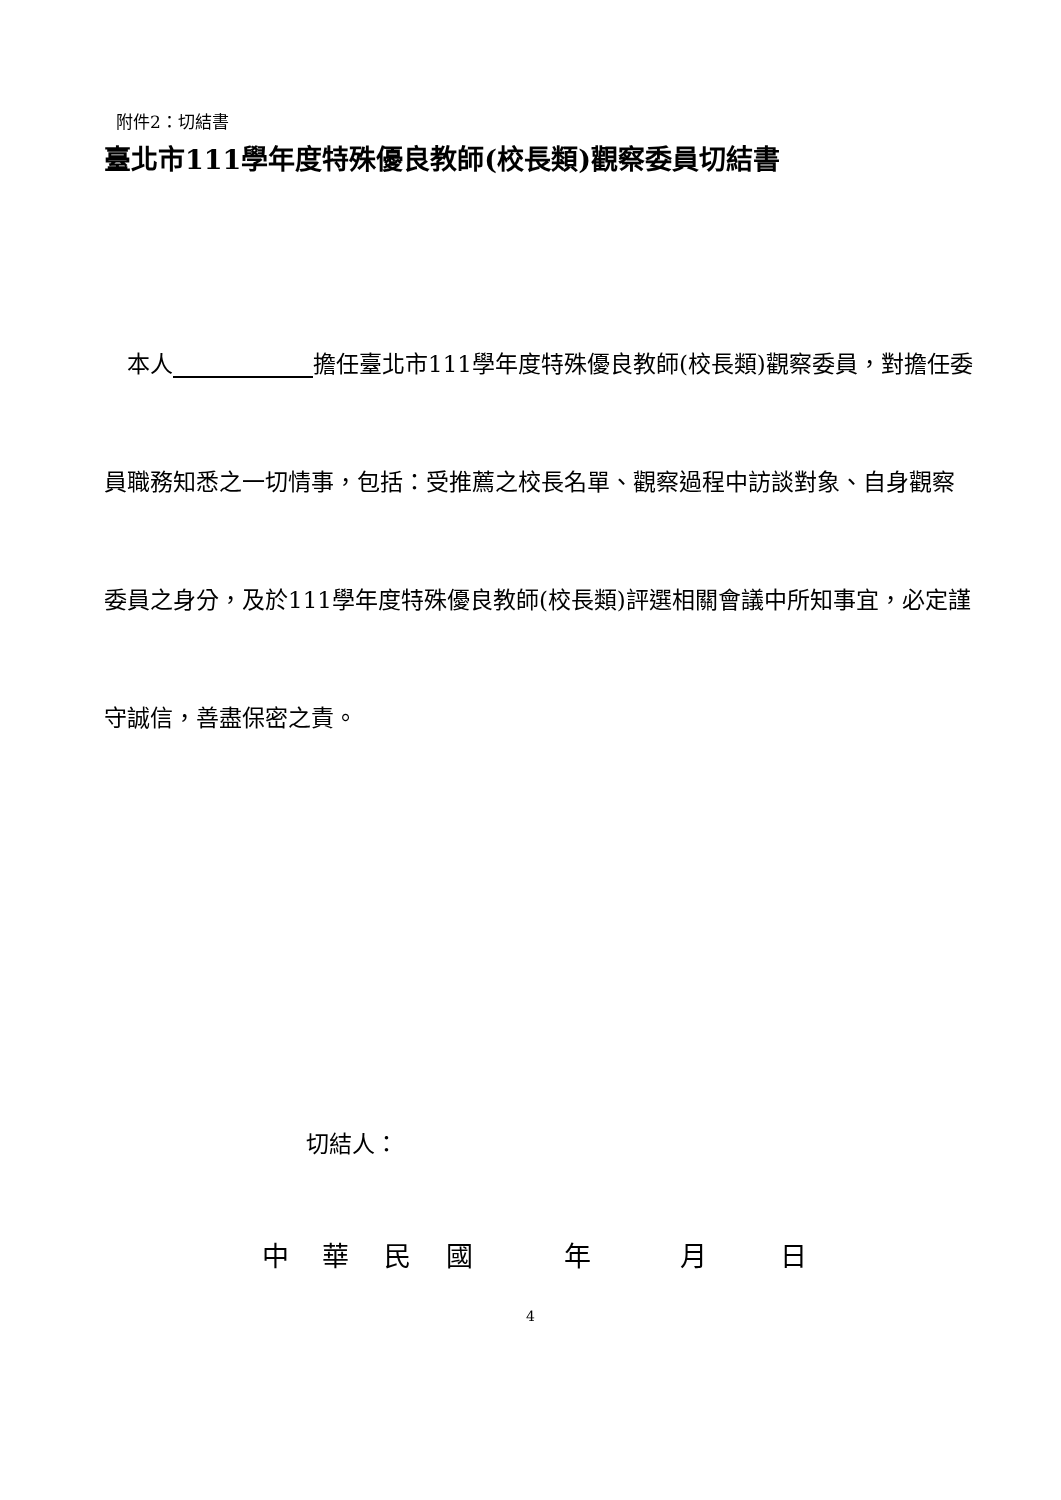附件2：切結書
臺北市111學年度特殊優良教師(校長類)觀察委員切結書
　本人 擔任臺北市111學年度特殊優良教師(校長類)觀察委員，對擔任委員職務知悉之一切情事，包括：受推薦之校長名單、觀察過程中訪談對象、自身觀察委員之身分，及於111學年度特殊優良教師(校長類)評選相關會議中所知事宜，必定謹守誠信，善盡保密之責。
切結人：
中華民國年月日
4